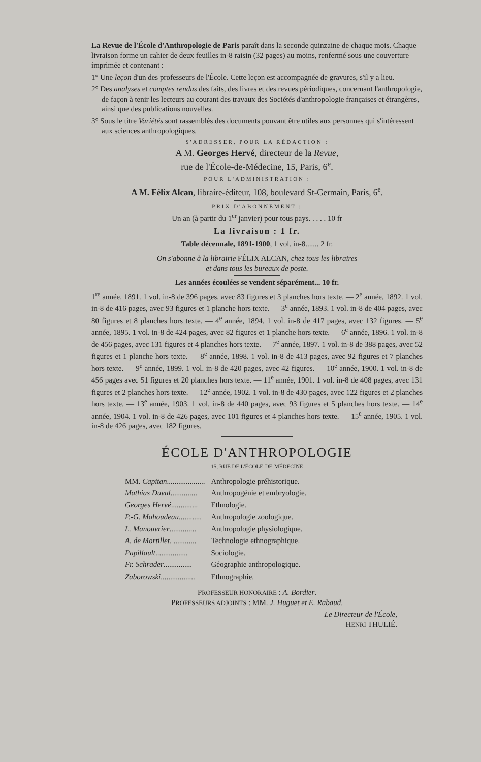La Revue de l'École d'Anthropologie de Paris paraît dans la seconde quinzaine de chaque mois. Chaque livraison forme un cahier de deux feuilles in-8 raisin (32 pages) au moins, renfermé sous une couverture imprimée et contenant :
1° Une leçon d'un des professeurs de l'École. Cette leçon est accompagnée de gravures, s'il y a lieu.
2° Des analyses et comptes rendus des faits, des livres et des revues périodiques, concernant l'anthropologie, de façon à tenir les lecteurs au courant des travaux des Sociétés d'anthropologie françaises et étrangères, ainsi que des publications nouvelles.
3° Sous le titre Variétés sont rassemblés des documents pouvant être utiles aux personnes qui s'intéressent aux sciences anthropologiques.
S'ADRESSER, POUR LA RÉDACTION :
A M. Georges Hervé, directeur de la Revue,
rue de l'École-de-Médecine, 15, Paris, 6<sup>e</sup>.
POUR L'ADMINISTRATION :
A M. Félix Alcan, libraire-éditeur, 108, boulevard St-Germain, Paris, 6<sup>e</sup>.
PRIX D'ABONNEMENT :
Un an (à partir du 1<sup>er</sup> janvier) pour tous pays. . . . . 10 fr
La livraison : 1 fr.
Table décennale, 1891-1900, 1 vol. in-8....... 2 fr.
On s'abonne à la librairie FÉLIX ALCAN, chez tous les libraires
et dans tous les bureaux de poste.
Les années écoulées se vendent séparément... 10 fr.
1<sup>re</sup> année, 1891. 1 vol. in-8 de 396 pages, avec 83 figures et 3 planches hors texte. — 2<sup>e</sup> année, 1892. 1 vol. in-8 de 416 pages, avec 93 figures et 1 planche hors texte. — 3<sup>e</sup> année, 1893. 1 vol. in-8 de 404 pages, avec 80 figures et 8 planches hors texte. — 4<sup>e</sup> année, 1894. 1 vol. in-8 de 417 pages, avec 132 figures. — 5<sup>e</sup> année, 1895. 1 vol. in-8 de 424 pages, avec 82 figures et 1 planche hors texte. — 6<sup>e</sup> année, 1896. 1 vol. in-8 de 456 pages, avec 131 figures et 4 planches hors texte. — 7<sup>e</sup> année, 1897. 1 vol. in-8 de 388 pages, avec 52 figures et 1 planche hors texte. — 8<sup>e</sup> année, 1898. 1 vol. in-8 de 413 pages, avec 92 figures et 7 planches hors texte. — 9<sup>e</sup> année, 1899. 1 vol. in-8 de 420 pages, avec 42 figures. — 10<sup>e</sup> année, 1900. 1 vol. in-8 de 456 pages avec 51 figures et 20 planches hors texte. — 11<sup>e</sup> année, 1901. 1 vol. in-8 de 408 pages, avec 131 figures et 2 planches hors texte. — 12<sup>e</sup> année, 1902. 1 vol. in-8 de 430 pages, avec 122 figures et 2 planches hors texte. — 13<sup>e</sup> année, 1903. 1 vol. in-8 de 440 pages, avec 93 figures et 5 planches hors texte. — 14<sup>e</sup> année, 1904. 1 vol. in-8 de 426 pages, avec 101 figures et 4 planches hors texte. — 15<sup>e</sup> année, 1905. 1 vol. in-8 de 426 pages, avec 182 figures.
ÉCOLE D'ANTHROPOLOGIE
15, RUE DE L'ÉCOLE-DE-MÉDECINE
| MM. Capitan .................... | Anthropologie préhistorique. |
| Mathias Duval .............. | Anthropogénie et embryologie. |
| Georges Hervé .............. | Ethnologie. |
| P.-G. Mahoudeau ............ | Anthropologie zoologique. |
| L. Manouvrier .............. | Anthropologie physiologique. |
| A. de Mortillet . ............ | Technologie ethnographique. |
| Papillault ................. | Sociologie. |
| Fr. Schrader ............... | Géographie anthropologique. |
| Zaborowski .................. | Ethnographie. |
PROFESSEUR HONORAIRE : A. Bordier.
PROFESSEURS ADJOINTS : MM. J. Huguet et E. Rabaud.
Le Directeur de l'École,
HENRI THULIÉ.